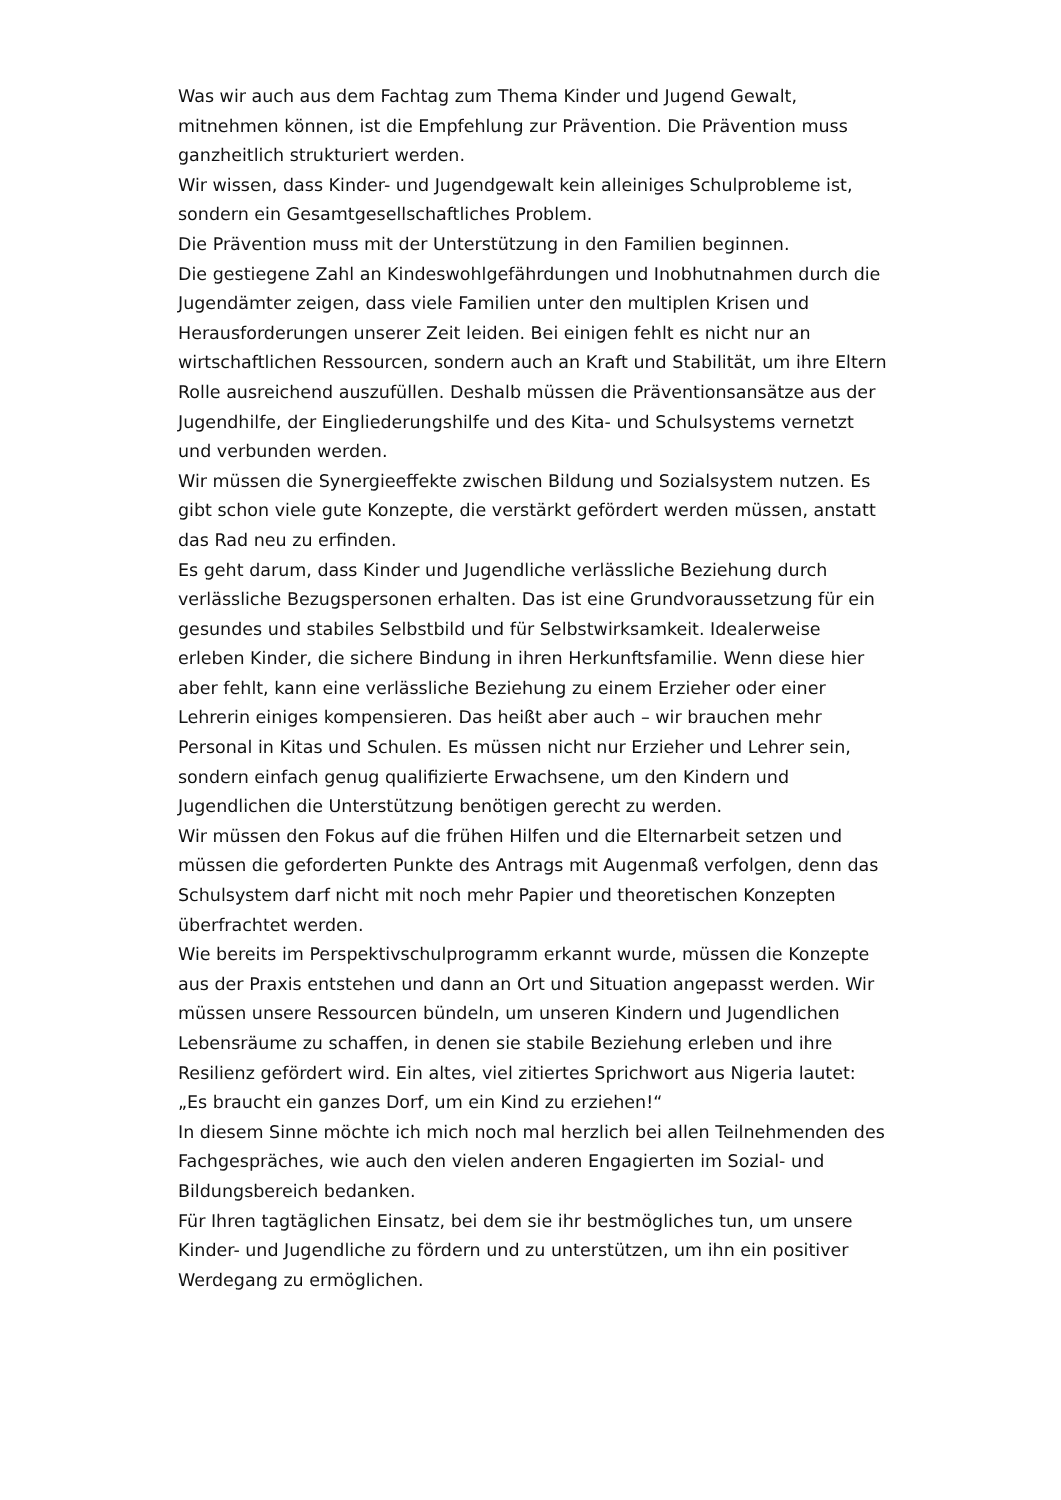Was wir auch aus dem Fachtag zum Thema Kinder und Jugend Gewalt, mitnehmen können, ist die Empfehlung zur Prävention. Die Prävention muss ganzheitlich strukturiert werden.
Wir wissen, dass Kinder- und Jugendgewalt kein alleiniges Schulprobleme ist, sondern ein Gesamtgesellschaftliches Problem.
Die Prävention muss mit der Unterstützung in den Familien beginnen.
Die gestiegene Zahl an Kindeswohlgefährdungen und Inobhutnahmen durch die Jugendämter zeigen, dass viele Familien unter den multiplen Krisen und Herausforderungen unserer Zeit leiden. Bei einigen fehlt es nicht nur an wirtschaftlichen Ressourcen, sondern auch an Kraft und Stabilität, um ihre Eltern Rolle ausreichend auszufüllen. Deshalb müssen die Präventionsansätze aus der Jugendhilfe, der Eingliederungshilfe und des Kita- und Schulsystems vernetzt und verbunden werden.
Wir müssen die Synergieeffekte zwischen Bildung und Sozialsystem nutzen. Es gibt schon viele gute Konzepte, die verstärkt gefördert werden müssen, anstatt das Rad neu zu erfinden.
Es geht darum, dass Kinder und Jugendliche verlässliche Beziehung durch verlässliche Bezugspersonen erhalten. Das ist eine Grundvoraussetzung für ein gesundes und stabiles Selbstbild und für Selbstwirksamkeit. Idealerweise erleben Kinder, die sichere Bindung in ihren Herkunftsfamilie. Wenn diese hier aber fehlt, kann eine verlässliche Beziehung zu einem Erzieher oder einer Lehrerin einiges kompensieren. Das heißt aber auch – wir brauchen mehr Personal in Kitas und Schulen. Es müssen nicht nur Erzieher und Lehrer sein, sondern einfach genug qualifizierte Erwachsene, um den Kindern und Jugendlichen die Unterstützung benötigen gerecht zu werden.
Wir müssen den Fokus auf die frühen Hilfen und die Elternarbeit setzen und müssen die geforderten Punkte des Antrags mit Augenmaß verfolgen, denn das Schulsystem darf nicht mit noch mehr Papier und theoretischen Konzepten überfrachtet werden.
Wie bereits im Perspektivschulprogramm erkannt wurde, müssen die Konzepte aus der Praxis entstehen und dann an Ort und Situation angepasst werden. Wir müssen unsere Ressourcen bündeln, um unseren Kindern und Jugendlichen Lebensräume zu schaffen, in denen sie stabile Beziehung erleben und ihre Resilienz gefördert wird. Ein altes, viel zitiertes Sprichwort aus Nigeria lautet:
„Es braucht ein ganzes Dorf, um ein Kind zu erziehen!“
In diesem Sinne möchte ich mich noch mal herzlich bei allen Teilnehmenden des Fachgespräches, wie auch den vielen anderen Engagierten im Sozial- und Bildungsbereich bedanken.
Für Ihren tagtäglichen Einsatz, bei dem sie ihr bestmögliches tun, um unsere Kinder- und Jugendliche zu fördern und zu unterstützen, um ihn ein positiver Werdegang zu ermöglichen.